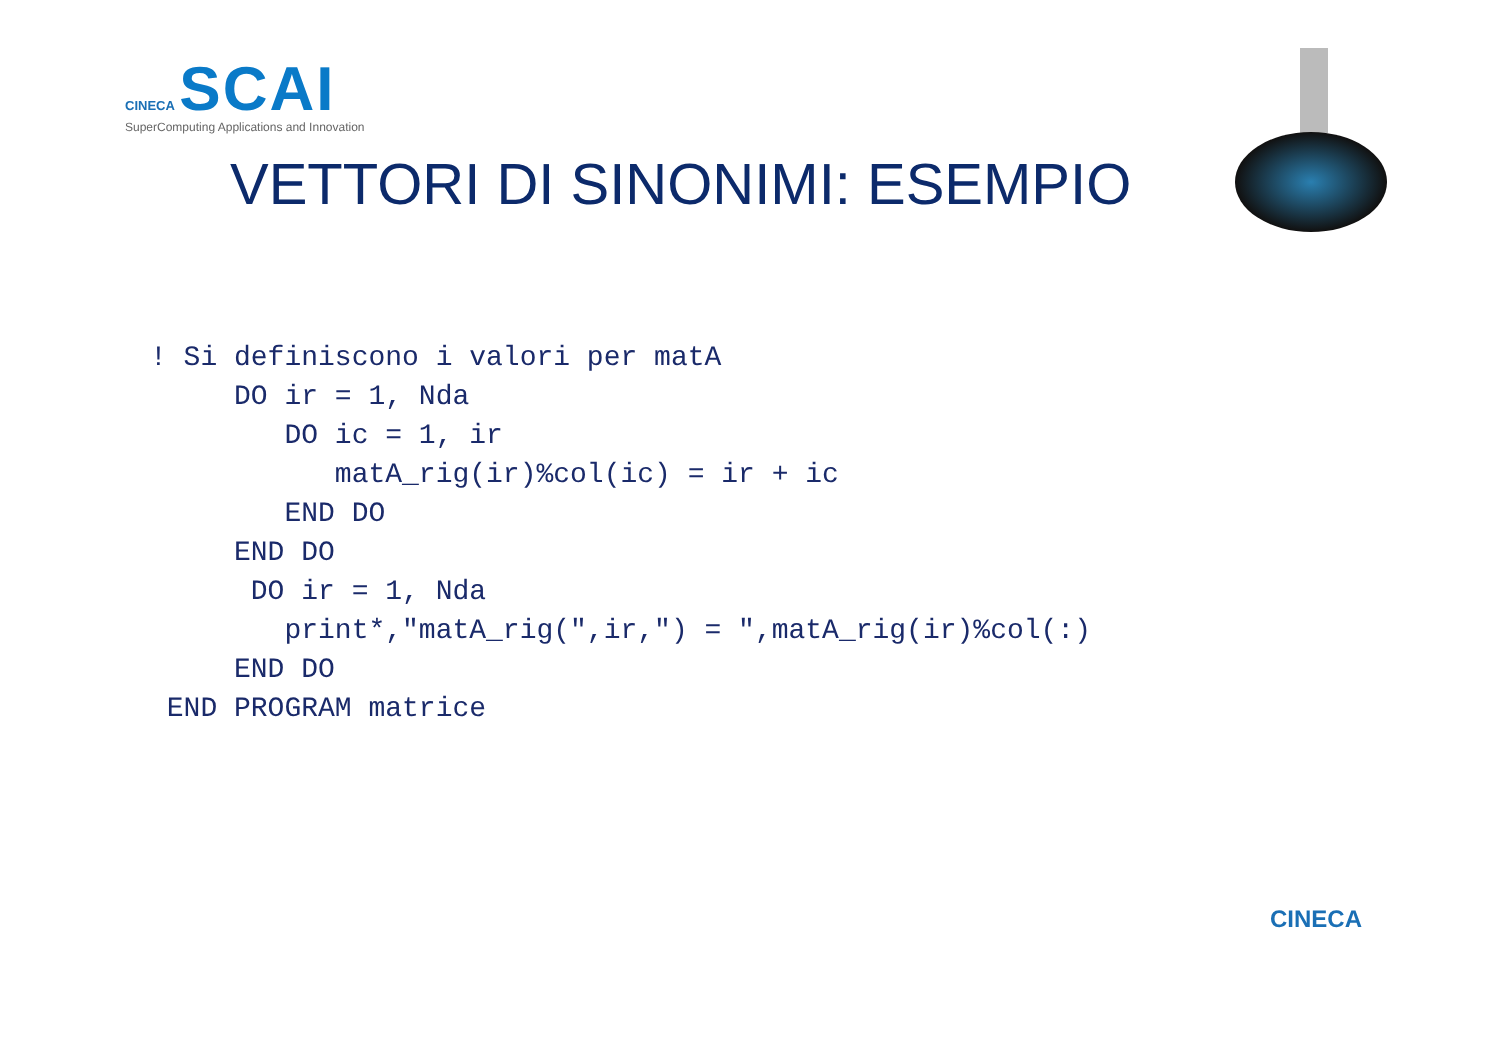CINECA SCAI
SuperComputing Applications and Innovation
VETTORI DI SINONIMI: ESEMPIO
! Si definiscono i valori per matA
     DO ir = 1, Nda
        DO ic = 1, ir
           matA_rig(ir)%col(ic) = ir + ic
        END DO
     END DO
      DO ir = 1, Nda
        print*,"matA_rig(",ir,") = ",matA_rig(ir)%col(:)
     END DO
 END PROGRAM matrice
CINECA